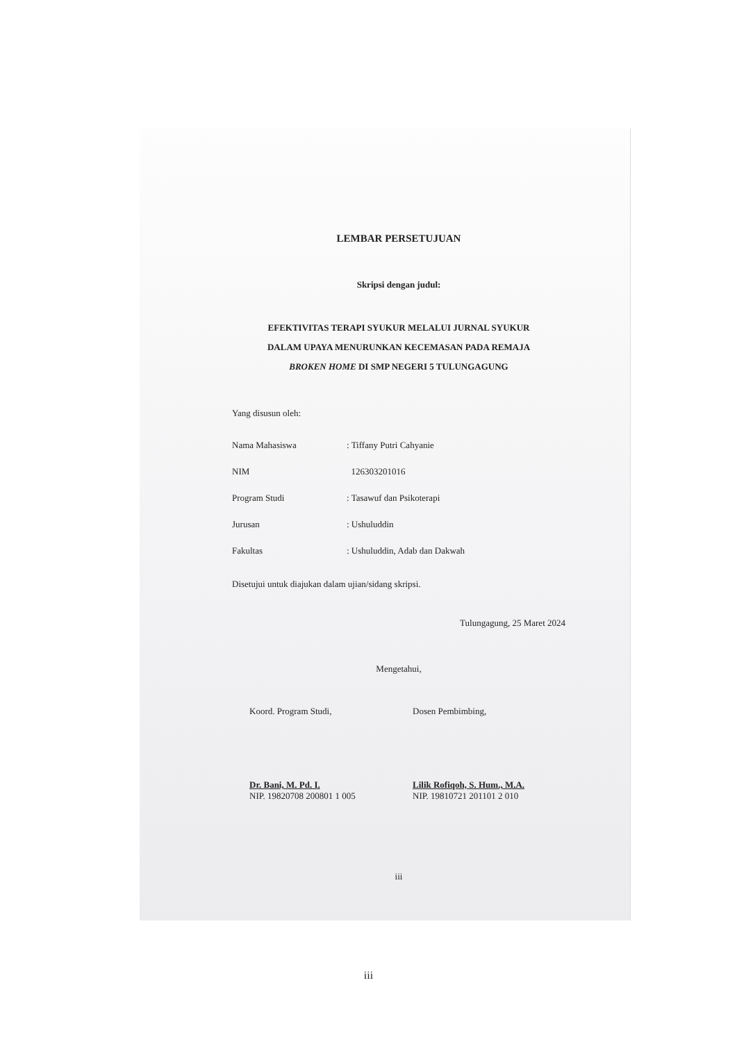LEMBAR PERSETUJUAN
Skripsi dengan judul:
EFEKTIVITAS TERAPI SYUKUR MELALUI JURNAL SYUKUR
DALAM UPAYA MENURUNKAN KECEMASAN PADA REMAJA
BROKEN HOME DI SMP NEGERI 5 TULUNGAGUNG
Yang disusun oleh:
| Nama Mahasiswa | : Tiffany Putri Cahyanie |
| NIM | 126303201016 |
| Program Studi | : Tasawuf dan Psikoterapi |
| Jurusan | : Ushuluddin |
| Fakultas | : Ushuluddin, Adab dan Dakwah |
Disetujui untuk diajukan dalam ujian/sidang skripsi.
Tulungagung, 25 Maret 2024
Mengetahui,
Koord. Program Studi,
Dr. Bani, M. Pd. I.
NIP. 19820708 200801 1 005
Dosen Pembimbing,
Lilik Rofiqoh, S. Hum., M.A.
NIP. 19810721 201101 2 010
iii
iii